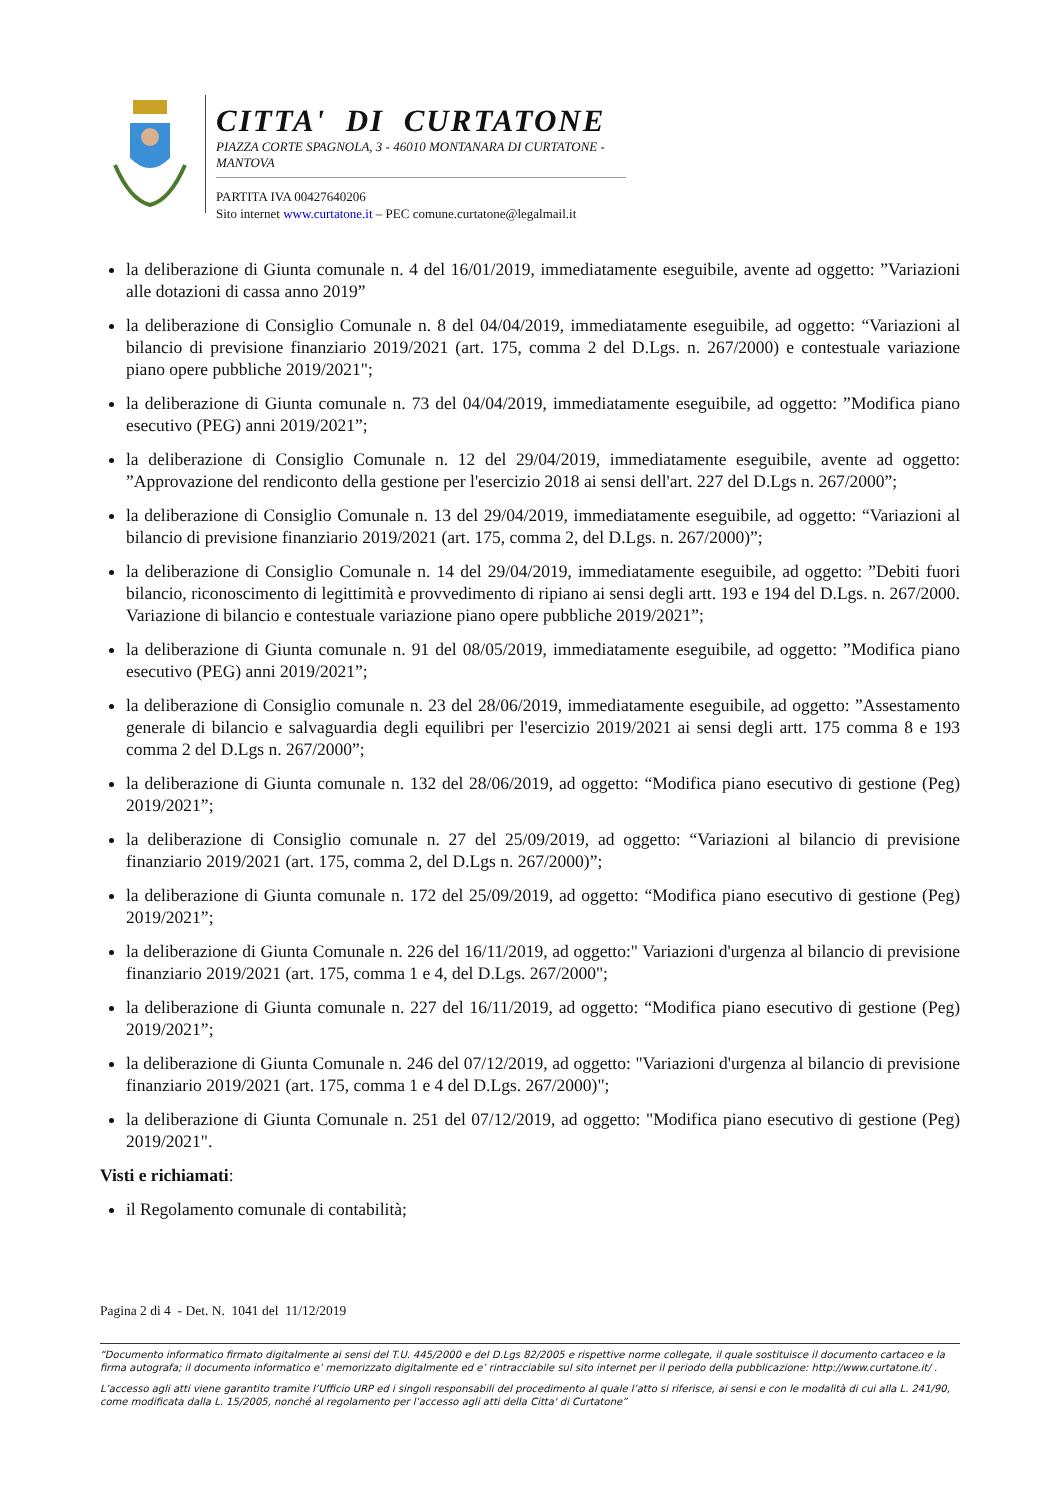CITTA' DI CURTATONE
PIAZZA CORTE SPAGNOLA, 3 - 46010 MONTANARA DI CURTATONE - MANTOVA
PARTITA IVA 00427640206
Sito internet www.curtatone.it – PEC comune.curtatone@legalmail.it
la deliberazione di Giunta comunale n. 4 del 16/01/2019, immediatamente eseguibile, avente ad oggetto: ”Variazioni alle dotazioni di cassa anno 2019”
la deliberazione di Consiglio Comunale n. 8 del 04/04/2019, immediatamente eseguibile, ad oggetto: “Variazioni al bilancio di previsione finanziario 2019/2021 (art. 175, comma 2 del D.Lgs. n. 267/2000) e contestuale variazione piano opere pubbliche 2019/2021";
la deliberazione di Giunta comunale n. 73 del 04/04/2019, immediatamente eseguibile, ad oggetto: ”Modifica piano esecutivo (PEG) anni 2019/2021”;
la deliberazione di Consiglio Comunale n. 12 del 29/04/2019, immediatamente eseguibile, avente ad oggetto: ”Approvazione del rendiconto della gestione per l'esercizio 2018 ai sensi dell'art. 227 del D.Lgs n. 267/2000”;
la deliberazione di Consiglio Comunale n. 13 del 29/04/2019, immediatamente eseguibile, ad oggetto: “Variazioni al bilancio di previsione finanziario 2019/2021 (art. 175, comma 2, del D.Lgs. n. 267/2000)”;
la deliberazione di Consiglio Comunale n. 14 del 29/04/2019, immediatamente eseguibile, ad oggetto: ”Debiti fuori bilancio, riconoscimento di legittimità e provvedimento di ripiano ai sensi degli artt. 193 e 194 del D.Lgs. n. 267/2000. Variazione di bilancio e contestuale variazione piano opere pubbliche 2019/2021”;
la deliberazione di Giunta comunale n. 91 del 08/05/2019, immediatamente eseguibile, ad oggetto: ”Modifica piano esecutivo (PEG) anni 2019/2021”;
la deliberazione di Consiglio comunale n. 23 del 28/06/2019, immediatamente eseguibile, ad oggetto: ”Assestamento generale di bilancio e salvaguardia degli equilibri per l'esercizio 2019/2021 ai sensi degli artt. 175 comma 8 e 193 comma 2 del D.Lgs n. 267/2000”;
la deliberazione di Giunta comunale n. 132 del 28/06/2019, ad oggetto: “Modifica piano esecutivo di gestione (Peg) 2019/2021”;
la deliberazione di Consiglio comunale n. 27 del 25/09/2019, ad oggetto: “Variazioni al bilancio di previsione finanziario 2019/2021 (art. 175, comma 2, del D.Lgs n. 267/2000)”;
la deliberazione di Giunta comunale n. 172 del 25/09/2019, ad oggetto: “Modifica piano esecutivo di gestione (Peg) 2019/2021”;
la deliberazione di Giunta Comunale n. 226 del 16/11/2019, ad oggetto:" Variazioni d'urgenza al bilancio di previsione finanziario 2019/2021 (art. 175, comma 1 e 4, del D.Lgs. 267/2000";
la deliberazione di Giunta comunale n. 227 del 16/11/2019, ad oggetto: “Modifica piano esecutivo di gestione (Peg) 2019/2021”;
la deliberazione di Giunta Comunale n. 246 del 07/12/2019, ad oggetto: "Variazioni d'urgenza al bilancio di previsione finanziario 2019/2021 (art. 175, comma 1 e 4 del D.Lgs. 267/2000)";
la deliberazione di Giunta Comunale n. 251 del 07/12/2019, ad oggetto: "Modifica piano esecutivo di gestione (Peg) 2019/2021".
Visti e richiamati:
il Regolamento comunale di contabilità;
Pagina 2 di 4 - Det. N. 1041 del 11/12/2019
“Documento informatico firmato digitalmente ai sensi del T.U. 445/2000 e del D.Lgs 82/2005 e rispettive norme collegate, il quale sostituisce il documento cartaceo e la firma autografa; il documento informatico e’ memorizzato digitalmente ed e’ rintracciabile sul sito internet per il periodo della pubblicazione: http://www.curtatone.it/ .
L’accesso agli atti viene garantito tramite l’Ufficio URP ed i singoli responsabili del procedimento al quale l’atto si riferisce, ai sensi e con le modalità di cui alla L. 241/90, come modificata dalla L. 15/2005, nonché al regolamento per l’accesso agli atti della Citta' di Curtatone”